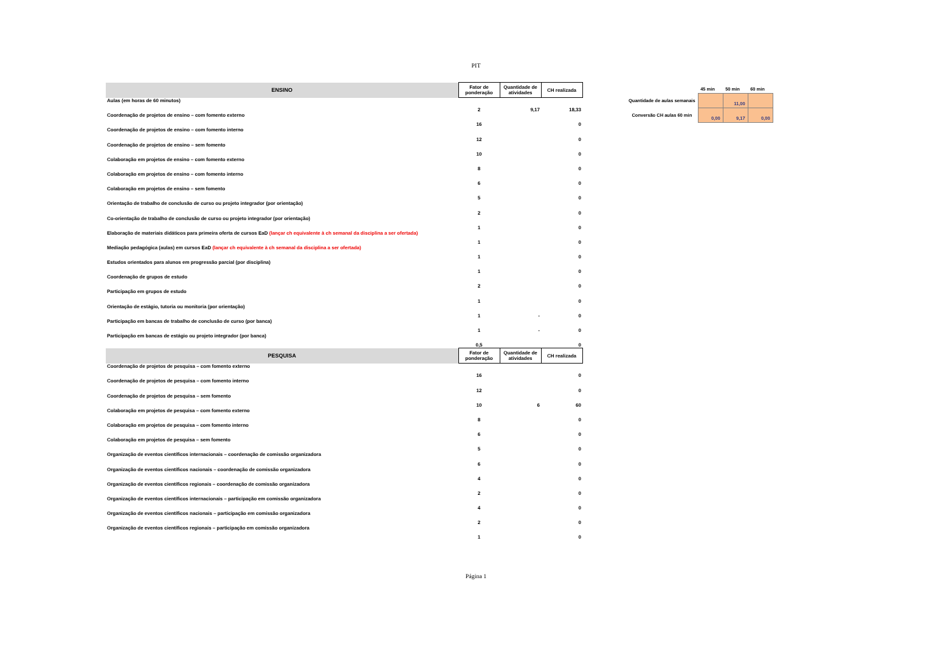PIT
| ENSINO | Fator de ponderação | Quantidade de atividades | CH realizada |
| --- | --- | --- | --- |
| Aulas (em horas de 60 minutos) | 2 | 9,17 | 18,33 |
| Coordenação de projetos de ensino – com fomento externo | 16 | | 0 |
| Coordenação de projetos de ensino – com fomento interno | 12 | | 0 |
| Coordenação de projetos de ensino – sem fomento | 10 | | 0 |
| Colaboração em projetos de ensino – com fomento externo | 8 | | 0 |
| Colaboração em projetos de ensino – com fomento interno | 6 | | 0 |
| Colaboração em projetos de ensino – sem fomento | 5 | | 0 |
| Orientação de trabalho de conclusão de curso ou projeto integrador (por orientação) | 2 | | 0 |
| Co-orientação de trabalho de conclusão de curso ou projeto integrador (por orientação) | 1 | | 0 |
| Elaboração de materiais didáticos para primeira oferta de cursos EaD (lançar ch equivalente à ch semanal da disciplina a ser ofertada) | 1 | | 0 |
| Mediação pedagógica (aulas) em cursos EaD (lançar ch equivalente à ch semanal da disciplina a ser ofertada) | 1 | | 0 |
| Estudos orientados para alunos em progressão parcial (por disciplina) | 1 | | 0 |
| Coordenação de grupos de estudo | 2 | | 0 |
| Participação em grupos de estudo | 1 | | 0 |
| Orientação de estágio, tutoria ou monitoria (por orientação) | 1 | - | 0 |
| Participação em bancas de trabalho de conclusão de curso (por banca) | 1 | - | 0 |
| Participação em bancas de estágio ou projeto integrador (por banca) | 0,5 | | 0 |
| PESQUISA | Fator de ponderação | Quantidade de atividades | CH realizada |
| Coordenação de projetos de pesquisa – com fomento externo | 16 | | 0 |
| Coordenação de projetos de pesquisa – com fomento interno | 12 | | 0 |
| Coordenação de projetos de pesquisa – sem fomento | 10 | 6 | 60 |
| Colaboração em projetos de pesquisa – com fomento externo | 8 | | 0 |
| Colaboração em projetos de pesquisa – com fomento interno | 6 | | 0 |
| Colaboração em projetos de pesquisa – sem fomento | 5 | | 0 |
| Organização de eventos científicos internacionais – coordenação de comissão organizadora | 6 | | 0 |
| Organização de eventos científicos nacionais – coordenação de comissão organizadora | 4 | | 0 |
| Organização de eventos científicos regionais – coordenação de comissão organizadora | 2 | | 0 |
| Organização de eventos científicos internacionais – participação em comissão organizadora | 4 | | 0 |
| Organização de eventos científicos nacionais – participação em comissão organizadora | 2 | | 0 |
| Organização de eventos científicos regionais – participação em comissão organizadora | 1 | | 0 |
| | 45 min | 50 min | 60 min |
| Quantidade de aulas semanais | | 11,00 | |
| Conversão CH aulas 60 min | 0,00 | 9,17 | 0,00 |
Página 1